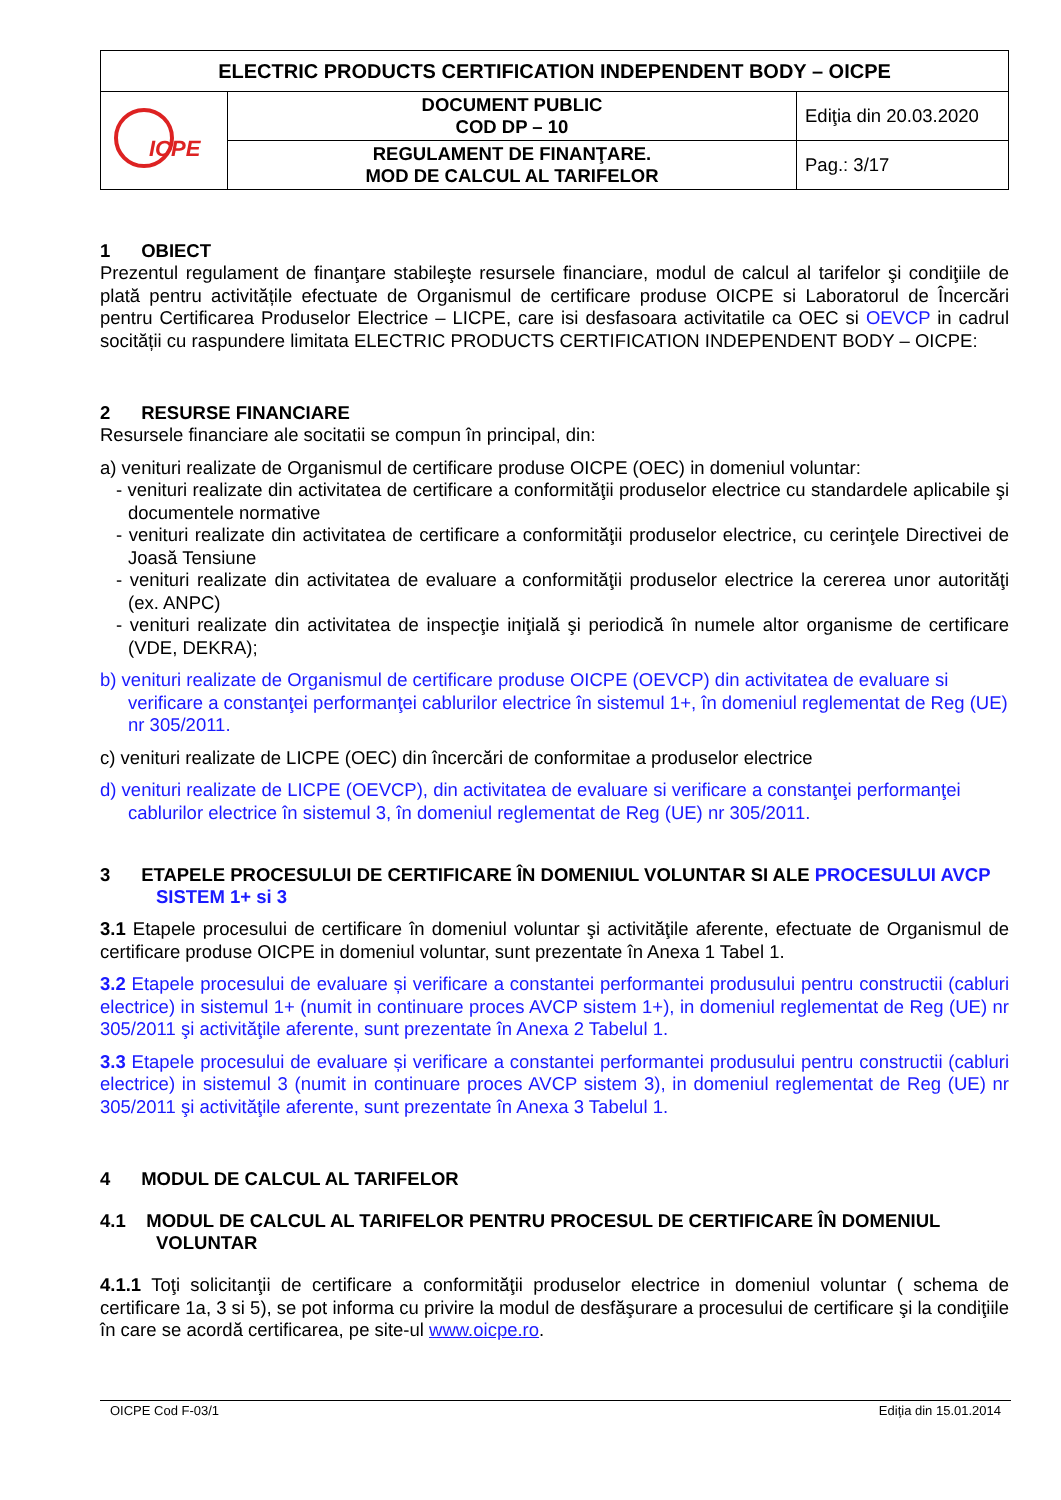| ELECTRIC PRODUCTS CERTIFICATION INDEPENDENT BODY – OICPE | | |
| ICPE | DOCUMENT PUBLIC COD DP – 10 | Ediţia din 20.03.2020 |
| | REGULAMENT DE FINANŢARE. MOD DE CALCUL AL TARIFELOR | Pag.: 3/17 |
1 OBIECT
Prezentul regulament de finanţare stabileşte resursele financiare, modul de calcul al tarifelor şi condiţiile de plată pentru activitățile efectuate de Organismul de certificare produse OICPE si Laboratorul de Încercări pentru Certificarea Produselor Electrice – LICPE, care isi desfasoara activitatile ca OEC si OEVCP in cadrul socității cu raspundere limitata ELECTRIC PRODUCTS CERTIFICATION INDEPENDENT BODY – OICPE:
2 RESURSE FINANCIARE
Resursele financiare ale socitatii se compun în principal, din:
a) venituri realizate de Organismul de certificare produse OICPE (OEC) in domeniul voluntar:
- venituri realizate din activitatea de certificare a conformităţii produselor electrice cu standardele aplicabile şi documentele normative
- venituri realizate din activitatea de certificare a conformităţii produselor electrice, cu cerinţele Directivei de Joasă Tensiune
- venituri realizate din activitatea de evaluare a conformităţii produselor electrice la cererea unor autorităţi (ex. ANPC)
- venituri realizate din activitatea de inspecţie iniţială şi periodică în numele altor organisme de certificare (VDE, DEKRA);
b) venituri realizate de Organismul de certificare produse OICPE (OEVCP) din activitatea de evaluare si verificare a constanţei performanţei cablurilor electrice în sistemul 1+, în domeniul reglementat de Reg (UE) nr 305/2011.
c) venituri realizate de LICPE (OEC) din încercări de conformitae a produselor electrice
d) venituri realizate de LICPE (OEVCP), din activitatea de evaluare si verificare a constanţei performanţei cablurilor electrice în sistemul 3, în domeniul reglementat de Reg (UE) nr 305/2011.
3 ETAPELE PROCESULUI DE CERTIFICARE ÎN DOMENIUL VOLUNTAR SI ALE PROCESULUI AVCP SISTEM 1+ si 3
3.1 Etapele procesului de certificare în domeniul voluntar şi activităţile aferente, efectuate de Organismul de certificare produse OICPE in domeniul voluntar, sunt prezentate în Anexa 1 Tabel 1.
3.2 Etapele procesului de evaluare și verificare a constantei performantei produsului pentru constructii (cabluri electrice) in sistemul 1+ (numit in continuare proces AVCP sistem 1+), in domeniul reglementat de Reg (UE) nr 305/2011 şi activităţile aferente, sunt prezentate în Anexa 2 Tabelul 1.
3.3 Etapele procesului de evaluare și verificare a constantei performantei produsului pentru constructii (cabluri electrice) in sistemul 3 (numit in continuare proces AVCP sistem 3), in domeniul reglementat de Reg (UE) nr 305/2011 şi activităţile aferente, sunt prezentate în Anexa 3 Tabelul 1.
4 MODUL DE CALCUL AL TARIFELOR
4.1 MODUL DE CALCUL AL TARIFELOR PENTRU PROCESUL DE CERTIFICARE ÎN DOMENIUL VOLUNTAR
4.1.1 Toţi solicitanţii de certificare a conformităţii produselor electrice in domeniul voluntar ( schema de certificare 1a, 3 si 5), se pot informa cu privire la modul de desfăşurare a procesului de certificare şi la condiţiile în care se acordă certificarea, pe site-ul www.oicpe.ro.
OICPE Cod F-03/1 Ediţia din 15.01.2014